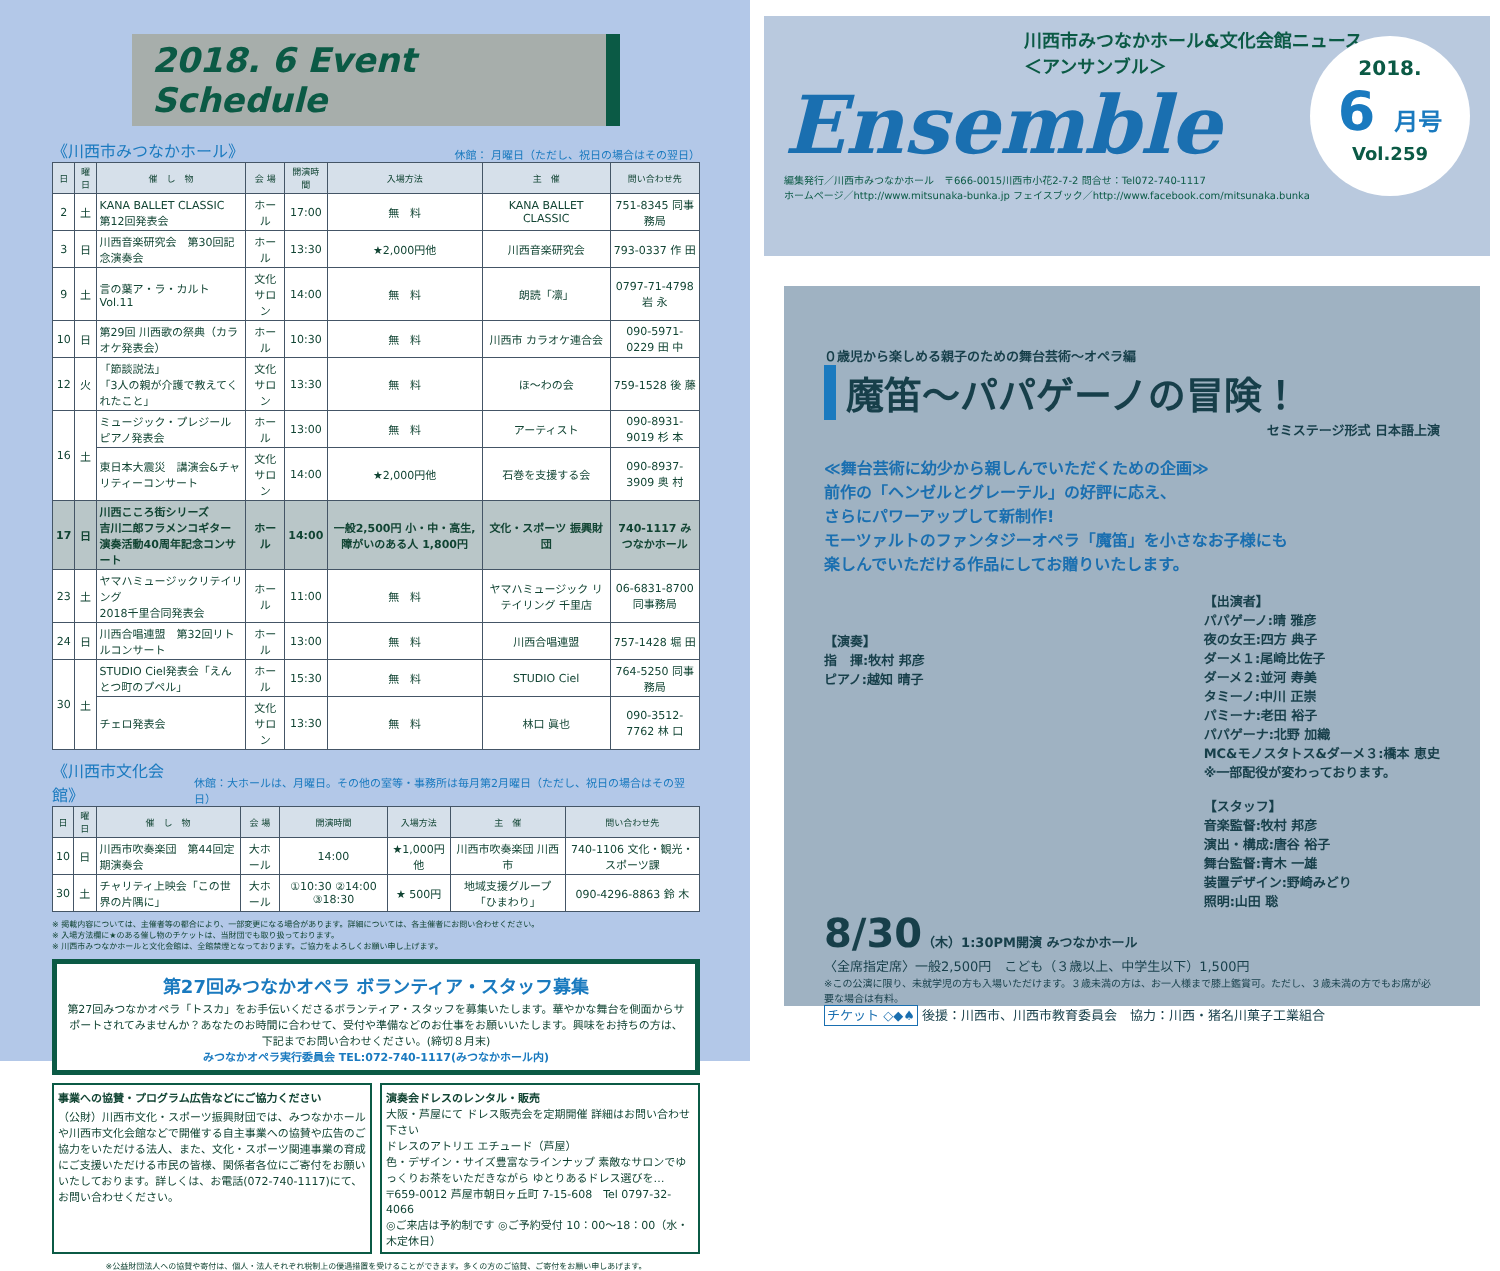2018. 6 Event Schedule
《川西市みつなかホール》 休館： 月曜日（ただし、祝日の場合はその翌日）
| 日 | 曜日 | 催 し 物 | 会 場 | 開演時間 | 入場方法 | 主 催 | 問い合わせ先 |
| --- | --- | --- | --- | --- | --- | --- | --- |
| 2 | 土 | KANA BALLET CLASSIC 第12回発表会 | ホール | 17:00 | 無 料 | KANA BALLET CLASSIC | 751-8345 同事務局 |
| 3 | 日 | 川西音楽研究会 第30回記念演奏会 | ホール | 13:30 | ★2,000円他 | 川西音楽研究会 | 793-0337 作 田 |
| 9 | 土 | 言の葉ア・ラ・カルト Vol.11 | 文化サロン | 14:00 | 無 料 | 朗読「凛」 | 0797-71-4798 岩 永 |
| 10 | 日 | 第29回 川西歌の祭典（カラオケ発表会） | ホール | 10:30 | 無 料 | 川西市 カラオケ連合会 | 090-5971-0229 田 中 |
| 12 | 火 | 「節談説法」 「3人の親が介護で教えてくれたこと」 | 文化サロン | 13:30 | 無 料 | ほ～わの会 | 759-1528 後 藤 |
| 16 | 土 | ミュージック・プレジール ピアノ発表会 | ホール | 13:00 | 無 料 | アーティスト | 090-8931-9019 杉 本 |
| | | 東日本大震災 講演会&チャリティーコンサート | 文化サロン | 14:00 | ★2,000円他 | 石巻を支援する会 | 090-8937-3909 奥 村 |
| 17 | 日 | 川西こころ街シリーズ 吉川二郎フラメンコギター 演奏活動40周年記念コンサート | ホール | 14:00 | 一般2,500円 小・中・高生,障がいのある人 1,800円 | 文化・スポーツ 振興財団 | 740-1117 みつなかホール |
| 23 | 土 | ヤマハミュージックリテイリング 2018千里合同発表会 | ホール | 11:00 | 無 料 | ヤマハミュージック リテイリング 千里店 | 06-6831-8700 同事務局 |
| 24 | 日 | 川西合唱連盟 第32回リトルコンサート | ホール | 13:00 | 無 料 | 川西合唱連盟 | 757-1428 堀 田 |
| 30 | 土 | STUDIO Ciel発表会「えんとつ町のプペル」 | ホール | 15:30 | 無 料 | STUDIO Ciel | 764-5250 同事務局 |
| | | チェロ発表会 | 文化サロン | 13:30 | 無 料 | 林口 眞也 | 090-3512-7762 林 口 |
《川西市文化会館》 休館：大ホールは、月曜日。その他の室等・事務所は毎月第2月曜日（ただし、祝日の場合はその翌日）
| 日 | 曜日 | 催 し 物 | 会 場 | 開演時間 | 入場方法 | 主 催 | 問い合わせ先 |
| --- | --- | --- | --- | --- | --- | --- | --- |
| 10 | 日 | 川西市吹奏楽団 第44回定期演奏会 | 大ホール | 14:00 | ★1,000円他 | 川西市吹奏楽団 川西市 | 740-1106 文化・観光・スポーツ課 |
| 30 | 土 | チャリティ上映会「この世界の片隅に」 | 大ホール | ①10:30 ②14:00 ③18:30 | ★ 500円 | 地域支援グループ「ひまわり」 | 090-4296-8863 鈴 木 |
※ 掲載内容については、主催者等の都合により、一部変更になる場合があります。詳細については、各主催者にお問い合わせください。
※ 入場方法欄に★のある催し物のチケットは、当財団でも取り扱っております。
※ 川西市みつなかホールと文化会館は、全館禁煙となっております。ご協力をよろしくお願い申し上げます。
第27回みつなかオペラ ボランティア・スタッフ募集
第27回みつなかオペラ「トスカ」をお手伝いくださるボランティア・スタッフを募集いたします。華やかな舞台を側面からサポートされてみませんか？あなたのお時間に合わせて、受付や準備などのお仕事をお願いいたします。興味をお持ちの方は、下記までお問い合わせください。(締切８月末)
みつなかオペラ実行委員会 TEL:072-740-1117(みつなかホール内)
事業への協賛・プログラム広告などにご協力ください
（公財）川西市文化・スポーツ振興財団では、みつなかホールや川西市文化会館などで開催する自主事業への協賛や広告のご協力をいただける法人、また、文化・スポーツ関連事業の育成にご支援いただける市民の皆様、関係者各位にご寄付をお願いいたしております。詳しくは、お電話(072-740-1117)にて、お問い合わせください。
演奏会ドレスのレンタル・販売
大阪・芦屋にて ドレス販売会を定期開催 詳細はお問い合わせ下さい
ドレスのアトリエ エチュード（芦屋）
色・デザイン・サイズ豊富なラインナップ 素敵なサロンでゆっくりお茶をいただきながら ゆとりあるドレス選びを…
〒659-0012 芦屋市朝日ヶ丘町 7-15-608　Tel 0797-32-4066
◎ご来店は予約制です ◎ご予約受付 10：00～18：00（水・木定休日）
※公益財団法人への協賛や寄付は、個人・法人それぞれ税制上の優遇措置を受けることができます。多くの方のご協賛、ご寄付をお願い申しあげます。
川西市みつなかホール&文化会館ニュース
＜アンサンブル＞
Ensemble
編集発行／川西市みつなかホール　〒666-0015川西市小花2-7-2 問合せ：Tel072-740-1117
ホームページ／http://www.mitsunaka-bunka.jp フェイスブック／http://www.facebook.com/mitsunaka.bunka
2018.
6 月号
Vol.259
０歳児から楽しめる親子のための舞台芸術～オペラ編
魔笛～パパゲーノの冒険！
セミステージ形式 日本語上演
≪舞台芸術に幼少から親しんでいただくための企画≫
前作の「ヘンゼルとグレーテル」の好評に応え、
さらにパワーアップして新制作!
モーツァルトのファンタジーオペラ「魔笛」を小さなお子様にも
楽しんでいただける作品にしてお贈りいたします。
【演奏】
指　揮:牧村 邦彦
ピアノ:越知 晴子
【出演者】
パパゲーノ:晴 雅彦
夜の女王:四方 典子
ダーメ１:尾崎比佐子
ダーメ２:並河 寿美
タミーノ:中川 正崇
パミーナ:老田 裕子
パパゲーナ:北野 加織
MC&モノスタトス&ダーメ３:橋本 恵史
※一部配役が変わっております。
【スタッフ】
音楽監督:牧村 邦彦
演出・構成:唐谷 裕子
舞台監督:青木 一雄
装置デザイン:野崎みどり
照明:山田 聡
8/30（木）1:30PM開演 みつなかホール
〈全席指定席〉一般2,500円　こども（３歳以上、中学生以下）1,500円
※この公演に限り、未就学児の方も入場いただけます。３歳未満の方は、お一人様まで膝上鑑賞可。ただし、３歳未満の方でもお席が必要な場合は有料。
チケット ◇◆♠ 後援：川西市、川西市教育委員会　協力：川西・猪名川菓子工業組合